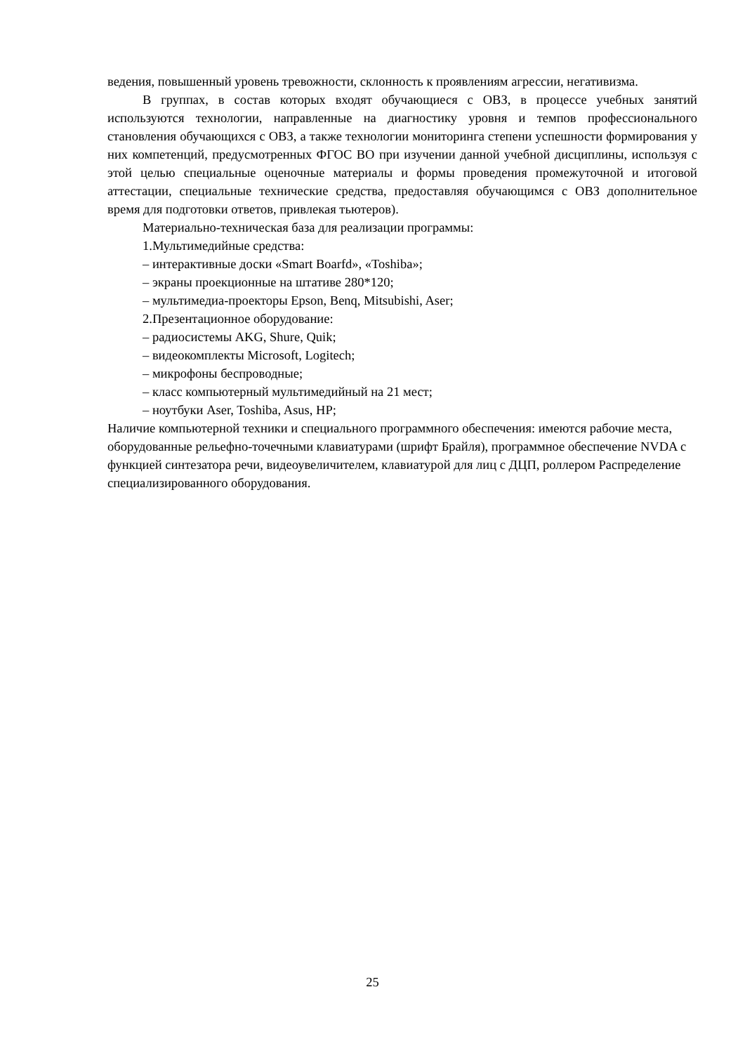ведения, повышенный уровень тревожности, склонность к проявлениям агрессии, негативизма.
В группах, в состав которых входят обучающиеся с ОВЗ, в процессе учебных занятий используются технологии, направленные на диагностику уровня и темпов профессионального становления обучающихся с ОВЗ, а также технологии мониторинга степени успешности формирования у них компетенций, предусмотренных ФГОС ВО при изучении данной учебной дисциплины, используя с этой целью специальные оценочные материалы и формы проведения промежуточной и итоговой аттестации, специальные технические средства, предоставляя обучающимся с ОВЗ дополнительное время для подготовки ответов, привлекая тьютеров).
Материально-техническая база для реализации программы:
1.Мультимедийные средства:
– интерактивные доски «Smart Boarfd», «Toshiba»;
– экраны проекционные на штативе 280*120;
– мультимедиа-проекторы Epson, Benq, Mitsubishi, Aser;
2.Презентационное оборудование:
– радиосистемы AKG, Shure, Quik;
– видеокомплекты Microsoft, Logitech;
– микрофоны беспроводные;
– класс компьютерный мультимедийный на 21 мест;
– ноутбуки Aser, Toshiba, Asus, HP;
Наличие компьютерной техники и специального программного обеспечения: имеются рабочие места, оборудованные рельефно-точечными клавиатурами (шрифт Брайля), программное обеспечение NVDA с функцией синтезатора речи, видеоувеличителем, клавиатурой для лиц с ДЦП, роллером Распределение специализированного оборудования.
25